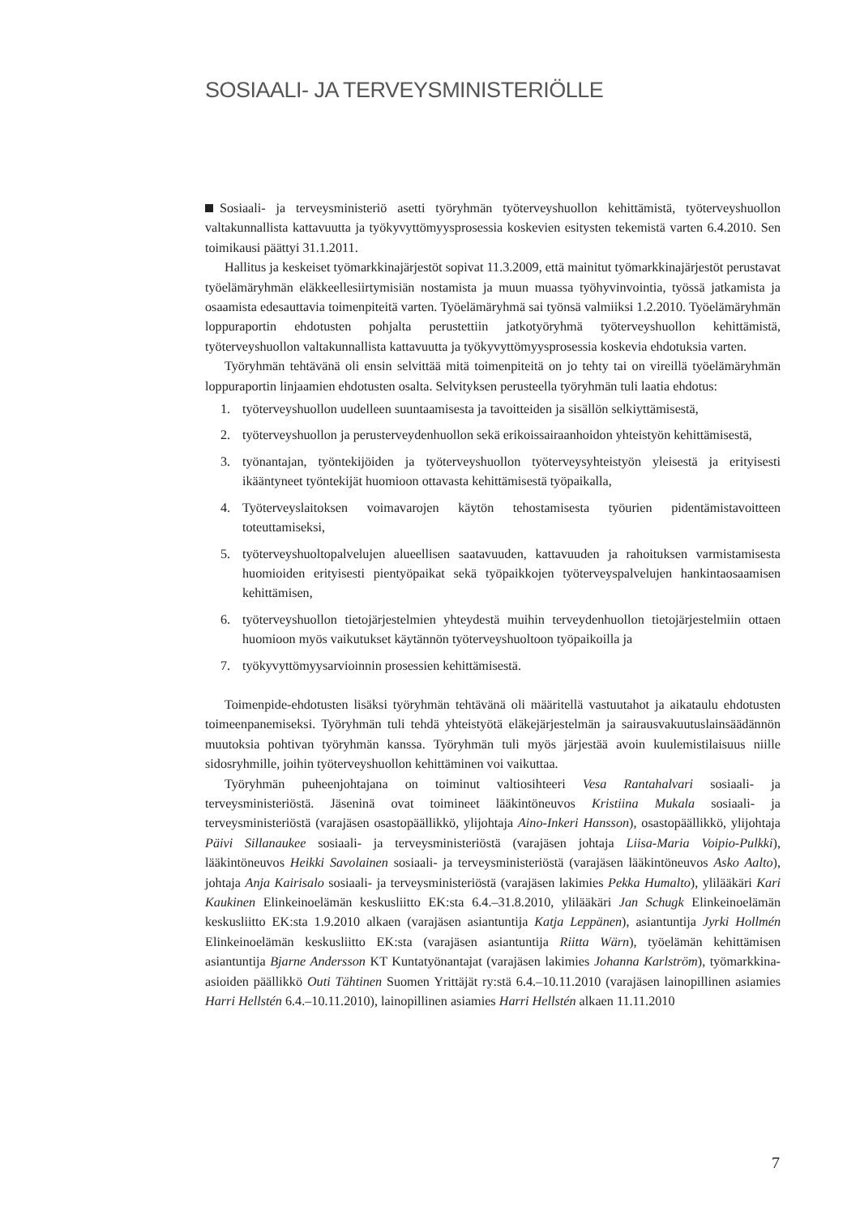SOSIAALI- JA TERVEYSMINISTERIÖLLE
Sosiaali- ja terveysministeriö asetti työryhmän työterveyshuollon kehittämistä, työterveyshuollon valtakunnallista kattavuutta ja työkyvyttömyysprosessia koskevien esitysten tekemistä varten 6.4.2010. Sen toimikausi päättyi 31.1.2011.
Hallitus ja keskeiset työmarkkinajärjestöt sopivat 11.3.2009, että mainitut työmarkkinajärjestöt perustavat työelämäryhmän eläkkeellesiirtymisiän nostamista ja muun muassa työhyvinvointia, työssä jatkamista ja osaamista edesauttavia toimenpiteitä varten. Työelämäryhmä sai työnsä valmiiksi 1.2.2010. Työelämäryhmän loppuraportin ehdotusten pohjalta perustettiin jatkotyöryhmä työterveyshuollon kehittämistä, työterveyshuollon valtakunnallista kattavuutta ja työkyvyttömyysprosessia koskevia ehdotuksia varten.
Työryhmän tehtävänä oli ensin selvittää mitä toimenpiteitä on jo tehty tai on vireillä työelämäryhmän loppuraportin linjaamien ehdotusten osalta. Selvityksen perusteella työryhmän tuli laatia ehdotus:
1. työterveyshuollon uudelleen suuntaamisesta ja tavoitteiden ja sisällön selkiyttämisestä,
2. työterveyshuollon ja perusterveydenhuollon sekä erikoissairaanhoidon yhteistyön kehittämisestä,
3. työnantajan, työntekijöiden ja työterveyshuollon työterveysyhteistyön yleisestä ja erityisesti ikääntyneet työntekijät huomioon ottavasta kehittämisestä työpaikalla,
4. Työterveyslaitoksen voimavarojen käytön tehostamisesta työurien pidentämistavoitteen toteuttamiseksi,
5. työterveyshuoltopalvelujen alueellisen saatavuuden, kattavuuden ja rahoituksen varmistamisesta huomioiden erityisesti pientyöpaikat sekä työpaikkojen työterveyspalvelujen hankintaosaamisen kehittämisen,
6. työterveyshuollon tietojärjestelmien yhteydestä muihin terveydenhuollon tietojärjestelmiin ottaen huomioon myös vaikutukset käytännön työterveyshuoltoon työpaikoilla ja
7. työkyvyttömyysarvioinnin prosessien kehittämisestä.
Toimenpide-ehdotusten lisäksi työryhmän tehtävänä oli määritellä vastuutahot ja aikataulu ehdotusten toimeenpanemiseksi. Työryhmän tuli tehdä yhteistyötä eläkejärjestelmän ja sairausvakuutuslainsäädännön muutoksia pohtivan työryhmän kanssa. Työryhmän tuli myös järjestää avoin kuulemistilaisuus niille sidosryhmille, joihin työterveyshuollon kehittäminen voi vaikuttaa.
Työryhmän puheenjohtajana on toiminut valtiosihteeri Vesa Rantahalvari sosiaali- ja terveysministeriöstä. Jäseninä ovat toimineet lääkintöneuvos Kristiina Mukala sosiaali- ja terveysministeriöstä (varajäsen osastopäällikkö, ylijohtaja Aino-Inkeri Hansson), osastopäällikkö, ylijohtaja Päivi Sillanaukee sosiaali- ja terveysministeriöstä (varajäsen johtaja Liisa-Maria Voipio-Pulkki), lääkintöneuvos Heikki Savolainen sosiaali- ja terveysministeriöstä (varajäsen lääkintöneuvos Asko Aalto), johtaja Anja Kairisalo sosiaali- ja terveysministeriöstä (varajäsen lakimies Pekka Humalto), ylilääkäri Kari Kaukinen Elinkeinoelämän keskusliitto EK:sta 6.4.–31.8.2010, ylilääkäri Jan Schugk Elinkeinoelämän keskusliitto EK:sta 1.9.2010 alkaen (varajäsen asiantuntija Katja Leppänen), asiantuntija Jyrki Hollmén Elinkeinoelämän keskusliitto EK:sta (varajäsen asiantuntija Riitta Wärn), työelämän kehittämisen asiantuntija Bjarne Andersson KT Kuntatyönantajat (varajäsen lakimies Johanna Karlström), työmarkkina-asioiden päällikkö Outi Tähtinen Suomen Yrittäjät ry:stä 6.4.–10.11.2010 (varajäsen lainopillinen asiamies Harri Hellstén 6.4.–10.11.2010), lainopillinen asiamies Harri Hellstén alkaen 11.11.2010
7